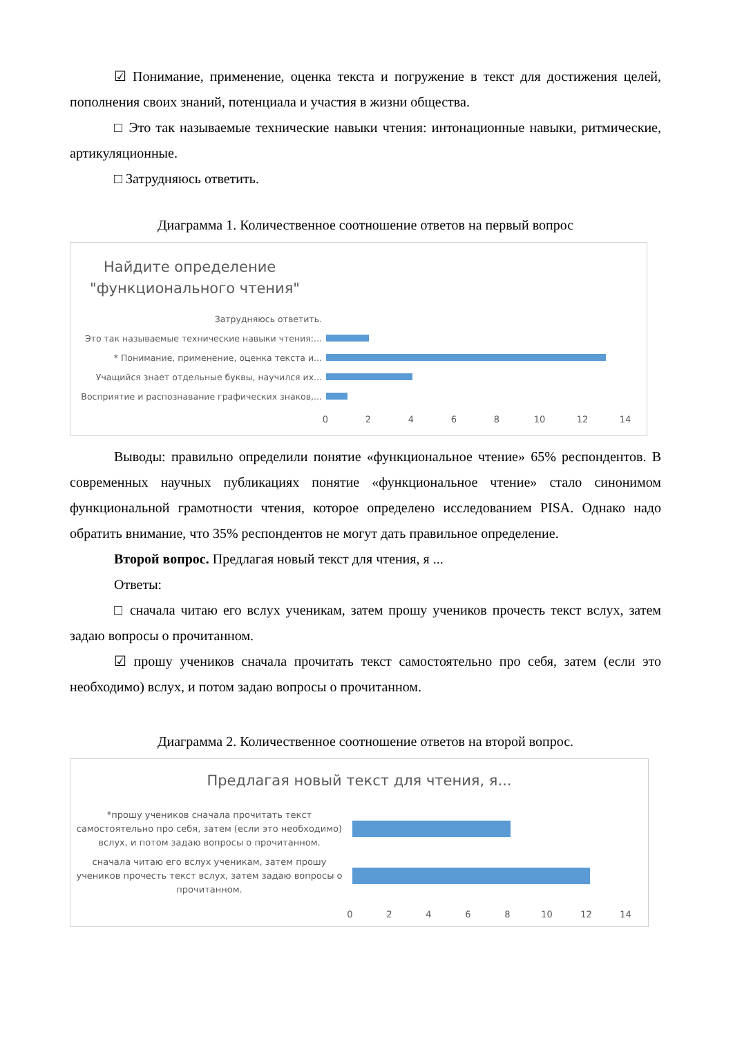☑ Понимание, применение, оценка текста и погружение в текст для достижения целей, пополнения своих знаний, потенциала и участия в жизни общества.
□ Это так называемые технические навыки чтения: интонационные навыки, ритмические, артикуляционные.
□ Затрудняюсь ответить.
Диаграмма 1. Количественное соотношение ответов на первый вопрос
Найдите определение
"функционального чтения"
Затрудняюсь ответить.
Это так называемые технические навыки чтения:...
* Понимание, применение, оценка текста и...
Учащийся знает отдельные буквы, научился их...
Восприятие и распознавание графических знаков,...
02468 10 12 14
Выводы: правильно определили понятие «функциональное чтение» 65% респондентов. В современных научных публикациях понятие «функциональное чтение» стало синонимом функциональной грамотности чтения, которое определено исследованием PISA. Однако надо обратить внимание, что 35% респондентов не могут дать правильное определение.
Второй вопрос. Предлагая новый текст для чтения, я ...
Ответы:
□ сначала читаю его вслух ученикам, затем прошу учеников прочесть текст вслух, затем задаю вопросы о прочитанном.
☑ прошу учеников сначала прочитать текст самостоятельно про себя, затем (если это необходимо) вслух, и потом задаю вопросы о прочитанном.
Диаграмма 2. Количественное соотношение ответов на второй вопрос.
Предлагая новый текст для чтения, я...
*прошу учеников сначала прочитать текст самостоятельно про себя, затем (если это необходимо) вслух, и потом задаю вопросы о прочитанном.
сначала читаю его вслух ученикам, затем прошу учеников прочесть текст вслух, затем задаю вопросы о прочитанном.
02468 10 12 14